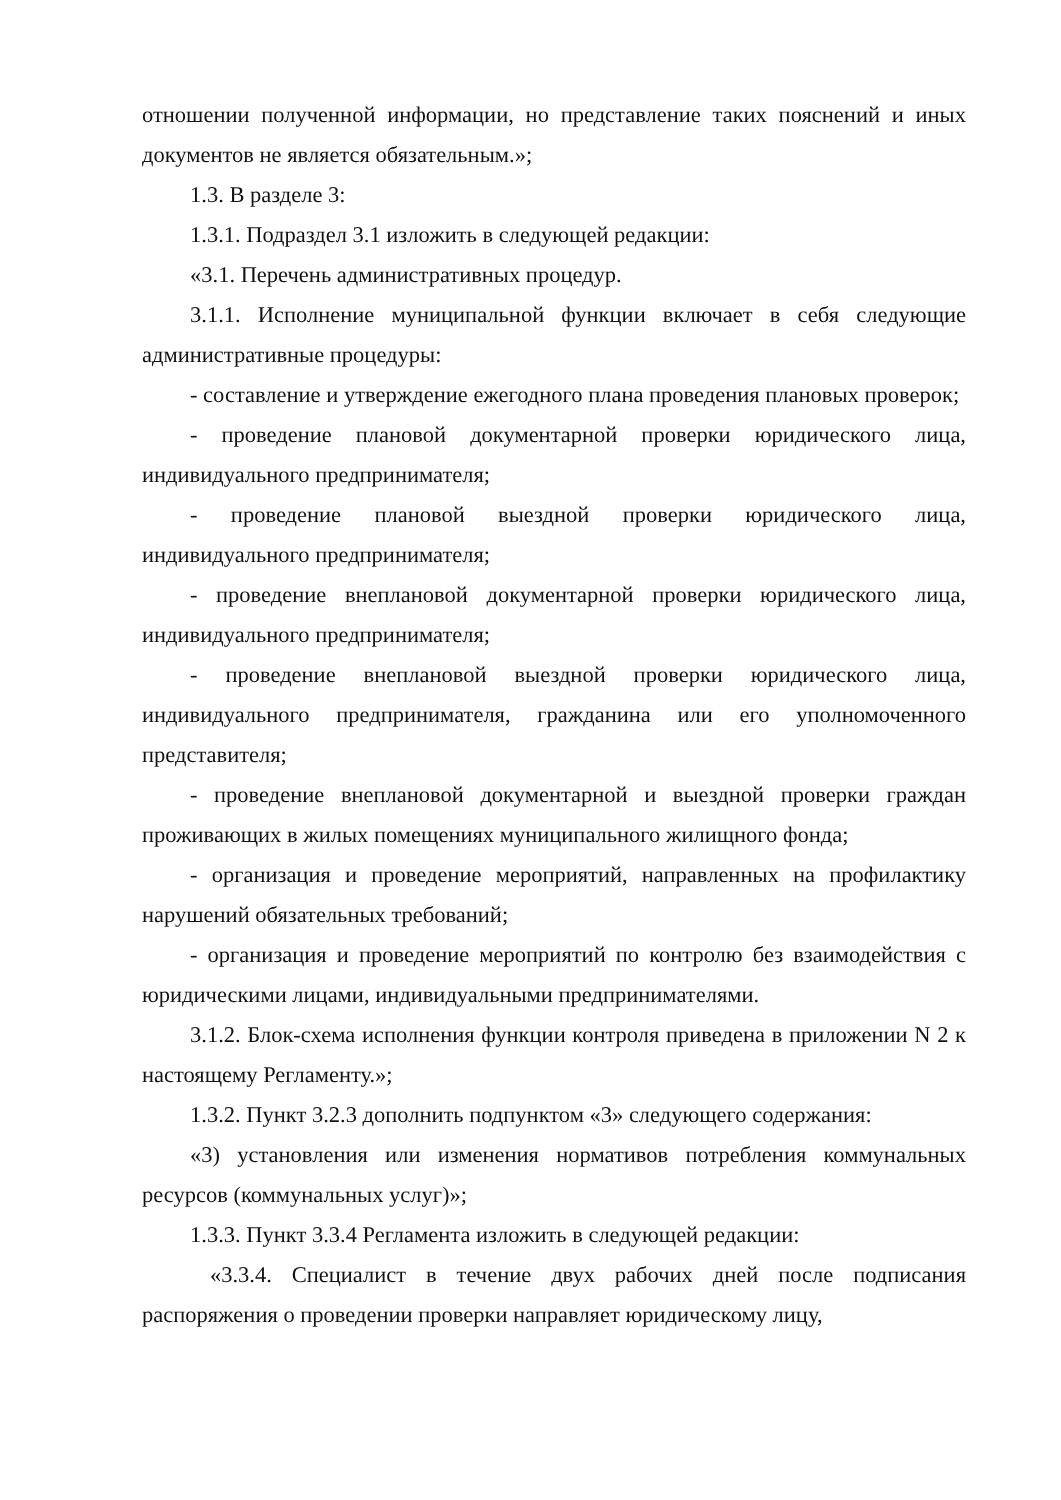отношении полученной информации, но представление таких пояснений и иных документов не является обязательным.»;
1.3. В разделе 3:
1.3.1. Подраздел 3.1 изложить в следующей редакции:
«3.1. Перечень административных процедур.
3.1.1. Исполнение муниципальной функции включает в себя следующие административные процедуры:
- составление и утверждение ежегодного плана проведения плановых проверок;
- проведение плановой документарной проверки юридического лица, индивидуального предпринимателя;
- проведение плановой выездной проверки юридического лица, индивидуального предпринимателя;
- проведение внеплановой документарной проверки юридического лица, индивидуального предпринимателя;
- проведение внеплановой выездной проверки юридического лица, индивидуального предпринимателя, гражданина или его уполномоченного представителя;
- проведение внеплановой документарной и выездной проверки граждан проживающих в жилых помещениях муниципального жилищного фонда;
- организация и проведение мероприятий, направленных на профилактику нарушений обязательных требований;
- организация и проведение мероприятий по контролю без взаимодействия с юридическими лицами, индивидуальными предпринимателями.
3.1.2. Блок-схема исполнения функции контроля приведена в приложении N 2 к настоящему Регламенту.»;
1.3.2. Пункт 3.2.3 дополнить подпунктом «3» следующего содержания:
«3) установления или изменения нормативов потребления коммунальных ресурсов (коммунальных услуг)»;
1.3.3. Пункт 3.3.4 Регламента изложить в следующей редакции:
«3.3.4. Специалист в течение двух рабочих дней после подписания распоряжения о проведении проверки направляет юридическому лицу,